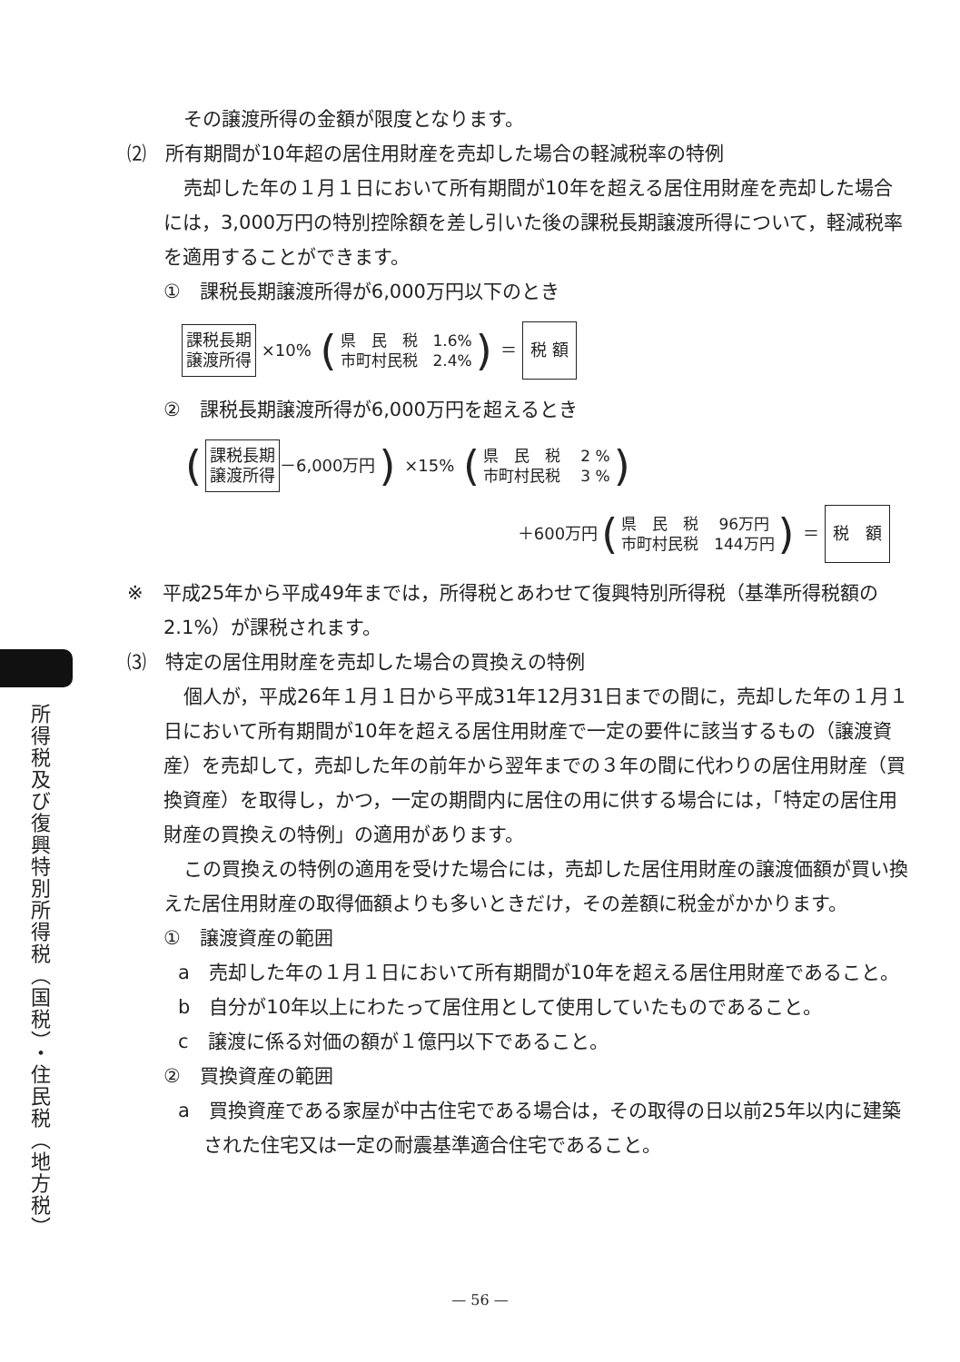所得税及び復興特別所得税（国税）・住民税（地方税）
その譲渡所得の金額が限度となります。
⑵　所有期間が10年超の居住用財産を売却した場合の軽減税率の特例
売却した年の１月１日において所有期間が10年を超える居住用財産を売却した場合には，3,000万円の特別控除額を差し引いた後の課税長期譲渡所得について，軽減税率を適用することができます。
①　課税長期譲渡所得が6,000万円以下のとき
課税長期
譲渡所得 ×10% (県　民　税　1.6%
市町村民税　2.4%) ＝ 税 額
②　課税長期譲渡所得が6,000万円を超えるとき
(課税長期
譲渡所得 －6,000万円) ×15% (県　民　税　 2 %
市町村民税　 3 %)
＋600万円 (県　民　税　 96万円
市町村民税　144万円) ＝ 税　額
※　平成25年から平成49年までは，所得税とあわせて復興特別所得税（基準所得税額の2.1%）が課税されます。
⑶　特定の居住用財産を売却した場合の買換えの特例
個人が，平成26年１月１日から平成31年12月31日までの間に，売却した年の１月１日において所有期間が10年を超える居住用財産で一定の要件に該当するもの（譲渡資産）を売却して，売却した年の前年から翌年までの３年の間に代わりの居住用財産（買換資産）を取得し，かつ，一定の期間内に居住の用に供する場合には，「特定の居住用財産の買換えの特例」の適用があります。
この買換えの特例の適用を受けた場合には，売却した居住用財産の譲渡価額が買い換えた居住用財産の取得価額よりも多いときだけ，その差額に税金がかかります。
①　譲渡資産の範囲
a　売却した年の１月１日において所有期間が10年を超える居住用財産であること。
b　自分が10年以上にわたって居住用として使用していたものであること。
c　譲渡に係る対価の額が１億円以下であること。
②　買換資産の範囲
a　買換資産である家屋が中古住宅である場合は，その取得の日以前25年以内に建築された住宅又は一定の耐震基準適合住宅であること。
— 56 —